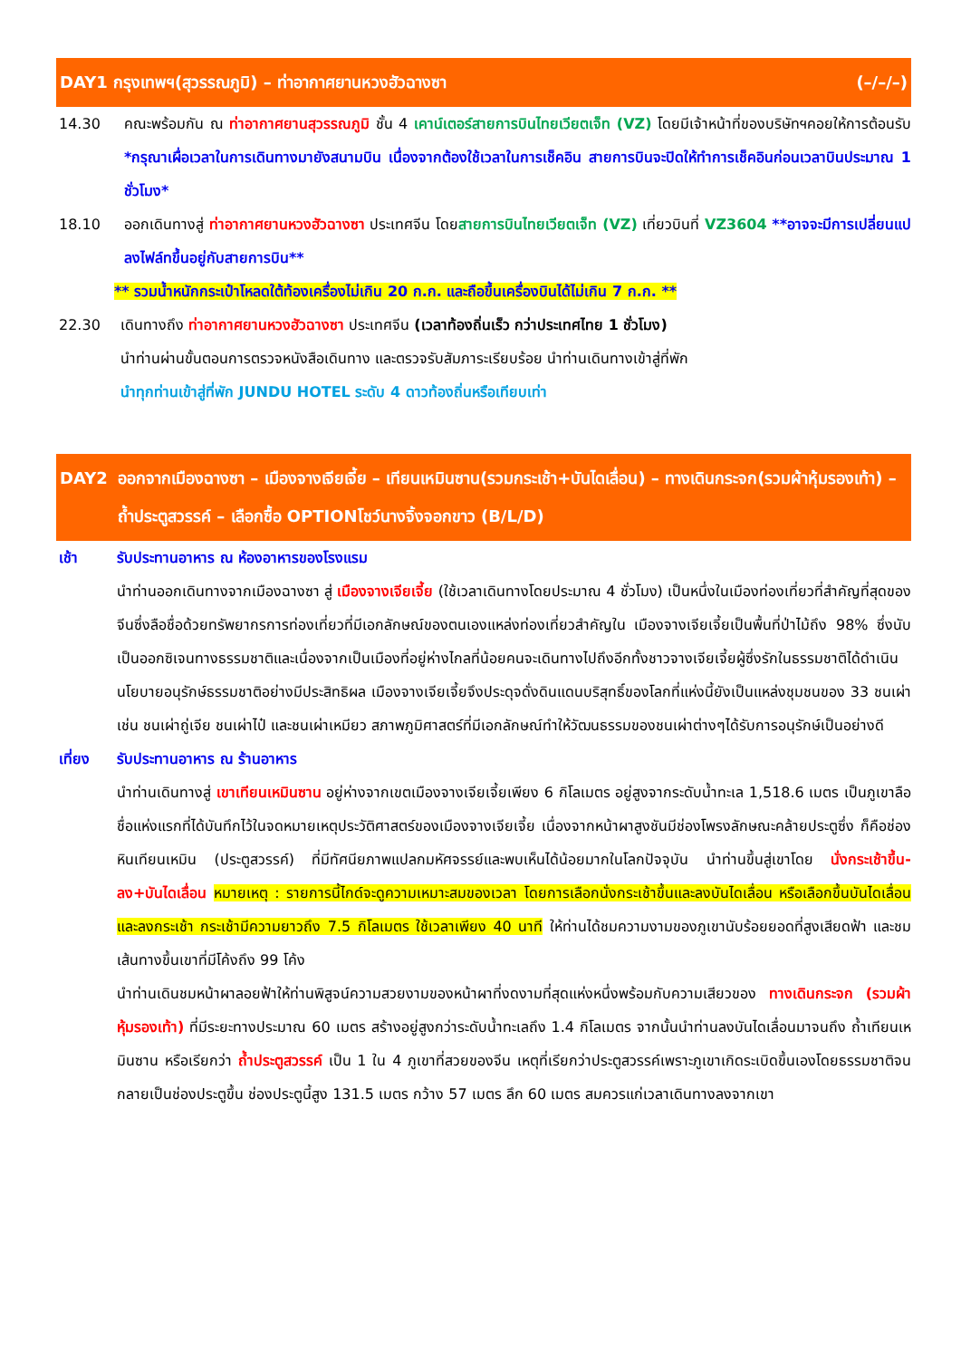DAY1 กรุงเทพฯ(สุวรรณภูมิ) – ท่าอากาศยานหวงฮัวฉางซา
(–/–/–)
14.30 คณะพร้อมกัน ณ ท่าอากาศยานสุวรรณภูมิ ชั้น 4 เคาน์เตอร์สายการบินไทยเวียตเจ็ท (VZ) โดยมีเจ้าหน้าที่ของบริษัทฯคอยให้การต้อนรับ *กรุณาเผื่อเวลาในการเดินทางมายังสนามบิน เนื่องจากต้องใช้เวลาในการเช็คอิน สายการบินจะปิดให้ทำการเช็คอินก่อนเวลาบินประมาณ 1 ชั่วโมง*
18.10 ออกเดินทางสู่ ท่าอากาศยานหวงฮัวฉางซา ประเทศจีน โดยสายการบินไทยเวียตเจ็ท (VZ) เที่ยวบินที่ VZ3604 **อาจจะมีการเปลี่ยนแปลงไฟล์ทขึ้นอยู่กับสายการบิน**
** รวมน้ำหนักกระเป๋าโหลดใต้ท้องเครื่องไม่เกิน 20 ก.ก. และถือขึ้นเครื่องบินได้ไม่เกิน 7 ก.ก. **
22.30 เดินทางถึง ท่าอากาศยานหวงฮัวฉางซา ประเทศจีน (เวลาท้องถิ่นเร็ว กว่าประเทศไทย 1 ชั่วโมง)
นำท่านผ่านขั้นตอนการตรวจหนังสือเดินทาง และตรวจรับสัมภาระเรียบร้อย นำท่านเดินทางเข้าสู่ที่พัก
นำทุกท่านเข้าสู่ที่พัก JUNDU HOTEL ระดับ 4 ดาวท้องถิ่นหรือเทียบเท่า
DAY2 ออกจากเมืองฉางซา – เมืองจางเจียเจี้ย – เทียนเหมินซาน(รวมกระเช้า+บันไดเลื่อน) – ทางเดินกระจก(รวมผ้าหุ้มรองเท้า) – ถ้ำประตูสวรรค์ – เลือกซื้อ OPTIONโชว์นางจิ้งจอกขาว (B/L/D)
เช้า รับประทานอาหาร ณ ห้องอาหารของโรงแรม
นำท่านออกเดินทางจากเมืองฉางซา สู่ เมืองจางเจียเจี้ย (ใช้เวลาเดินทางโดยประมาณ 4 ชั่วโมง) เป็นหนึ่งในเมืองท่องเที่ยวที่สำคัญที่สุดของจีนซึ่งลือชื่อด้วยทรัพยากรการท่องเที่ยวที่มีเอกลักษณ์ของตนเองแหล่งท่องเที่ยวสำคัญใน เมืองจางเจียเจี้ยเป็นพื้นที่ป่าไม้ถึง 98% ซึ่งนับเป็นออกซิเจนทางธรรมชาติและเนื่องจากเป็นเมืองที่อยู่ห่างไกลที่น้อยคนจะเดินทางไปถึงอีกทั้งชาวจางเจียเจี้ยผู้ซึ่งรักในธรรมชาติได้ดำเนินนโยบายอนุรักษ์ธรรมชาติอย่างมีประสิทธิผล เมืองจางเจียเจี้ยจึงประดุจดั่งดินแดนบริสุทธิ์ของโลกที่แห่งนี้ยังเป็นแหล่งชุมชนของ 33 ชนเผ่า เช่น ชนเผ่าถู่เจีย ชนเผ่าไป๋ และชนเผ่าเหมียว สภาพภูมิศาสตร์ที่มีเอกลักษณ์ทำให้วัฒนธรรมของชนเผ่าต่างๆได้รับการอนุรักษ์เป็นอย่างดี
เที่ยง รับประทานอาหาร ณ ร้านอาหาร
นำท่านเดินทางสู่ เขาเทียนเหมินซาน อยู่ห่างจากเขตเมืองจางเจียเจี้ยเพียง 6 กิโลเมตร อยู่สูงจากระดับน้ำทะเล 1,518.6 เมตร เป็นภูเขาลือชื่อแห่งแรกที่ได้บันทึกไว้ในจดหมายเหตุประวัติศาสตร์ของเมืองจางเจียเจี้ย เนื่องจากหน้าผาสูงชันมีช่องโพรงลักษณะคล้ายประตูซึ่ง ก็คือช่องหินเทียนเหมิน (ประตูสวรรค์) ที่มีทัศนียภาพแปลกมหัศจรรย์และพบเห็นได้น้อยมากในโลกปัจจุบัน นำท่านขึ้นสู่เขาโดย นั่งกระเช้าขึ้น-ลง+บันไดเลื่อน หมายเหตุ : รายการนี้ไกด์จะดูความเหมาะสมของเวลา โดยการเลือกนั่งกระเช้าขึ้นและลงบันไดเลื่อน หรือเลือกขึ้นบันไดเลื่อนและลงกระเช้า กระเช้ามีความยาวถึง 7.5 กิโลเมตร ใช้เวลาเพียง 40 นาที ให้ท่านได้ชมความงามของภูเขานับร้อยยอดที่สูงเสียดฟ้า และชมเส้นทางขึ้นเขาที่มีโค้งถึง 99 โค้ง
นำท่านเดินชมหน้าผาลอยฟ้าให้ท่านพิสูจน์ความสวยงามของหน้าผาที่งดงามที่สุดแห่งหนึ่งพร้อมกับความเสียวของ ทางเดินกระจก (รวมผ้าหุ้มรองเท้า) ที่มีระยะทางประมาณ 60 เมตร สร้างอยู่สูงกว่าระดับน้ำทะเลถึง 1.4 กิโลเมตร จากนั้นนำท่านลงบันไดเลื่อนมาจนถึง ถ้ำเทียนเหมินซาน หรือเรียกว่า ถ้ำประตูสวรรค์ เป็น 1 ใน 4 ภูเขาที่สวยของจีน เหตุที่เรียกว่าประตูสวรรค์เพราะภูเขาเกิดระเบิดขึ้นเองโดยธรรมชาติจนกลายเป็นช่องประตูขึ้น ช่องประตูนี้สูง 131.5 เมตร กว้าง 57 เมตร ลึก 60 เมตร สมควรแก่เวลาเดินทางลงจากเขา